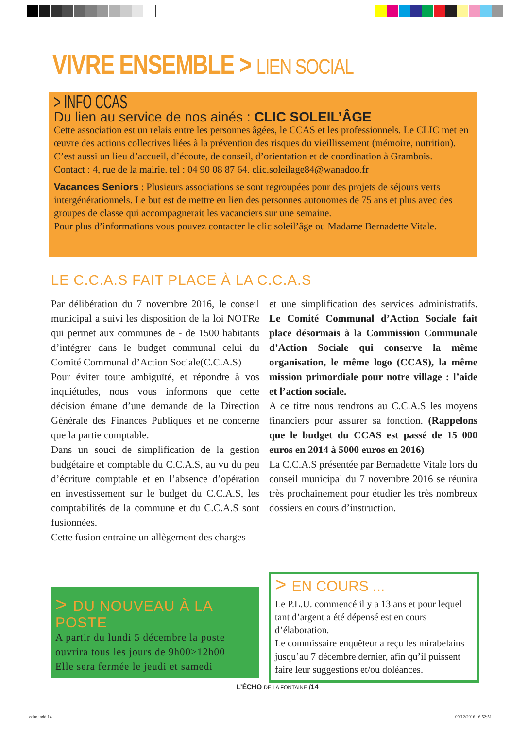VIVRE ENSEMBLE > LIEN SOCIAL
> INFO CCAS
Du lien au service de nos ainés : CLIC SOLEIL’ÂGE
Cette association est un relais entre les personnes âgées, le CCAS et les professionnels. Le CLIC met en œuvre des actions collectives liées à la prévention des risques du vieillissement (mémoire, nutrition). C’est aussi un lieu d’accueil, d’écoute, de conseil, d’orientation et de coordination à Grambois.
Contact : 4, rue de la mairie. tel : 04 90 08 87 64. clic.soleilage84@wanadoo.fr
Vacances Seniors : Plusieurs associations se sont regroupées pour des projets de séjours verts intergénérationnels. Le but est de mettre en lien des personnes autonomes de 75 ans et plus avec des groupes de classe qui accompagnerait les vacanciers sur une semaine.
Pour plus d’informations vous pouvez contacter le clic soleil’âge ou Madame Bernadette Vitale.
LE C.C.A.S FAIT PLACE À LA C.C.A.S
Par délibération du 7 novembre 2016, le conseil municipal a suivi les disposition de la loi NOTRe qui permet aux communes de - de 1500 habitants d’intégrer dans le budget communal celui du Comité Communal d’Action Sociale(C.C.A.S)
Pour éviter toute ambiguïté, et répondre à vos inquiétudes, nous vous informons que cette décision émane d’une demande de la Direction Générale des Finances Publiques et ne concerne que la partie comptable.
Dans un souci de simplification de la gestion budgétaire et comptable du C.C.A.S, au vu du peu d’écriture comptable et en l’absence d’opération en investissement sur le budget du C.C.A.S, les comptabilités de la commune et du C.C.A.S sont fusionnées.
Cette fusion entraine un allègement des charges
et une simplification des services administratifs. Le Comité Communal d’Action Sociale fait place désormais à la Commission Communale d’Action Sociale qui conserve la même organisation, le même logo (CCAS), la même mission primordiale pour notre village : l’aide et l’action sociale.
A ce titre nous rendrons au C.C.A.S les moyens financiers pour assurer sa fonction. (Rappelons que le budget du CCAS est passé de 15 000 euros en 2014 à 5000 euros en 2016)
La C.C.A.S présentée par Bernadette Vitale lors du conseil municipal du 7 novembre 2016 se réunira très prochainement pour étudier les très nombreux dossiers en cours d’instruction.
> DU NOUVEAU À LA POSTE
A partir du lundi 5 décembre la poste ouvrira tous les jours de 9h00>12h00
Elle sera fermée le jeudi et samedi
> EN COURS ...
Le P.L.U. commencé il y a 13 ans et pour lequel tant d’argent a été dépensé est en cours d’élaboration.
Le commissaire enquêteur a reçu les mirabelains jusqu’au 7 décembre dernier, afin qu’il puissent faire leur suggestions et/ou doléances.
L’ÉCHO DE LA FONTAINE /14
echo.indd 14 09/12/2016 16:52:51